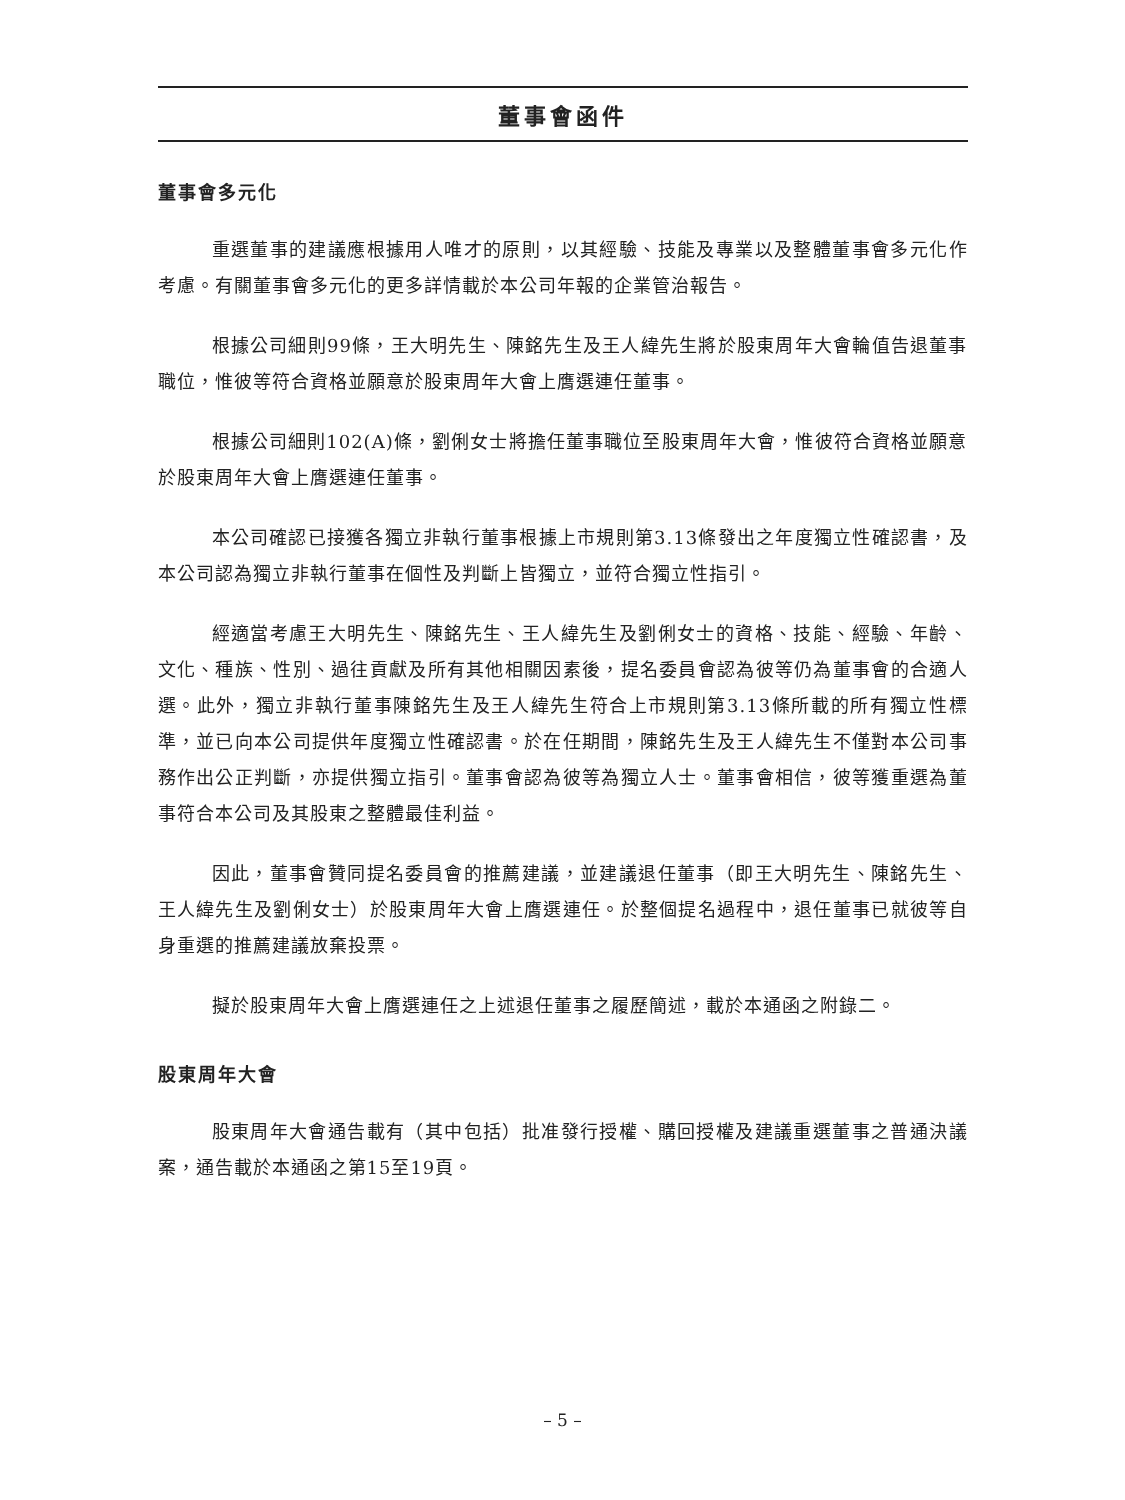董事會函件
董事會多元化
重選董事的建議應根據用人唯才的原則，以其經驗、技能及專業以及整體董事會多元化作考慮。有關董事會多元化的更多詳情載於本公司年報的企業管治報告。
根據公司細則99條，王大明先生、陳銘先生及王人緯先生將於股東周年大會輪值告退董事職位，惟彼等符合資格並願意於股東周年大會上膺選連任董事。
根據公司細則102(A)條，劉俐女士將擔任董事職位至股東周年大會，惟彼符合資格並願意於股東周年大會上膺選連任董事。
本公司確認已接獲各獨立非執行董事根據上市規則第3.13條發出之年度獨立性確認書，及本公司認為獨立非執行董事在個性及判斷上皆獨立，並符合獨立性指引。
經適當考慮王大明先生、陳銘先生、王人緯先生及劉俐女士的資格、技能、經驗、年齡、文化、種族、性別、過往貢獻及所有其他相關因素後，提名委員會認為彼等仍為董事會的合適人選。此外，獨立非執行董事陳銘先生及王人緯先生符合上市規則第3.13條所載的所有獨立性標準，並已向本公司提供年度獨立性確認書。於在任期間，陳銘先生及王人緯先生不僅對本公司事務作出公正判斷，亦提供獨立指引。董事會認為彼等為獨立人士。董事會相信，彼等獲重選為董事符合本公司及其股東之整體最佳利益。
因此，董事會贊同提名委員會的推薦建議，並建議退任董事（即王大明先生、陳銘先生、王人緯先生及劉俐女士）於股東周年大會上膺選連任。於整個提名過程中，退任董事已就彼等自身重選的推薦建議放棄投票。
擬於股東周年大會上膺選連任之上述退任董事之履歷簡述，載於本通函之附錄二。
股東周年大會
股東周年大會通告載有（其中包括）批准發行授權、購回授權及建議重選董事之普通決議案，通告載於本通函之第15至19頁。
– 5 –